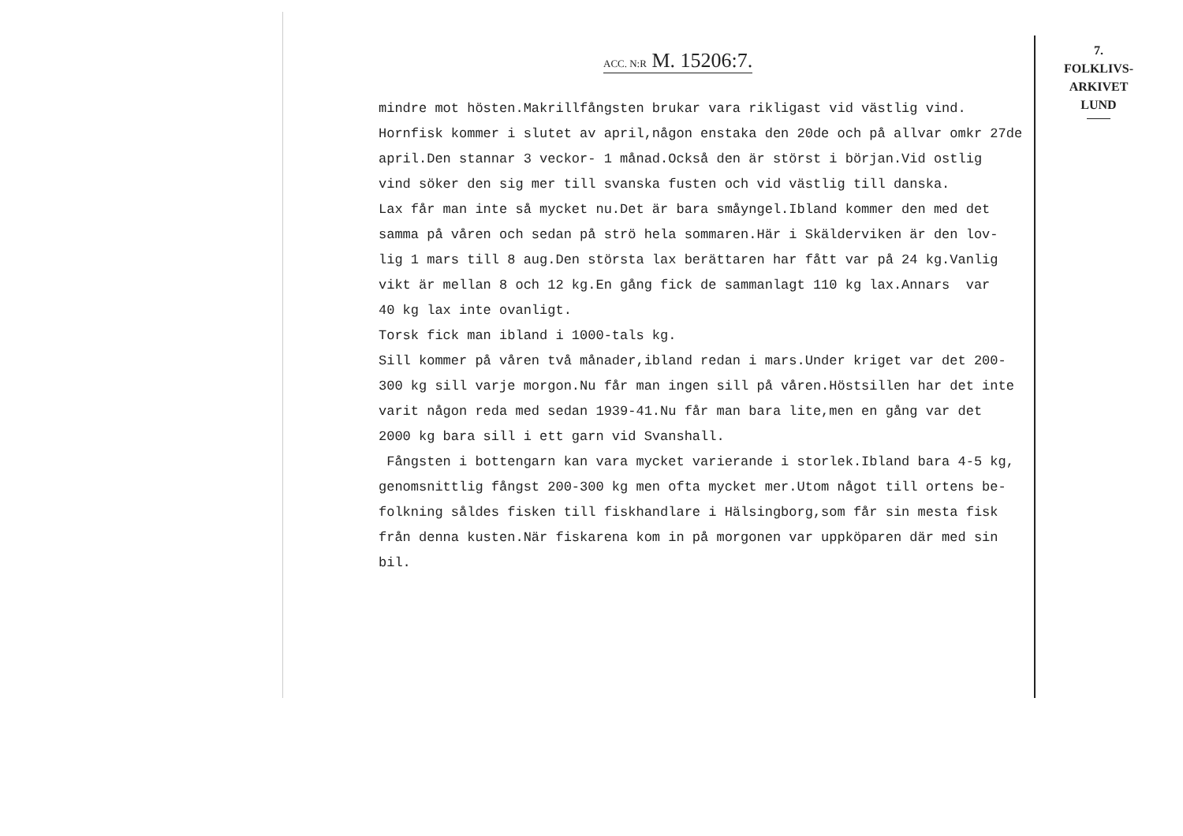ACC. N:R M. 15206:7.
7.
FOLKLIVS-
ARKIVET
LUND
mindre mot hösten.Makrillfångsten brukar vara rikligast vid västlig vind. Hornfisk kommer i slutet av april,någon enstaka den 20de och på allvar omkr 27de april.Den stannar 3 veckor- 1 månad.Också den är störst i början.Vid ostlig vind söker den sig mer till svanska fusten och vid västlig till danska. Lax får man inte så mycket nu.Det är bara småyngel.Ibland kommer den med det samma på våren och sedan på strö hela sommaren.Här i Skälderviken är den lov- lig 1 mars till 8 aug.Den största lax berättaren har fått var på 24 kg.Vanlig vikt är mellan 8 och 12 kg.En gång fick de sammanlagt 110 kg lax.Annars var 40 kg lax inte ovanligt. Torsk fick man ibland i 1000-tals kg. Sill kommer på våren två månader,ibland redan i mars.Under kriget var det 200- 300 kg sill varje morgon.Nu får man ingen sill på våren.Höstsillen har det inte varit någon reda med sedan 1939-41.Nu får man bara lite,men en gång var det 2000 kg bara sill i ett garn vid Svanshall. Fångsten i bottengarn kan vara mycket varierande i storlek.Ibland bara 4-5 kg, genomsnittlig fångst 200-300 kg men ofta mycket mer.Utom något till ortens be- folkning såldes fisken till fiskhandlare i Hälsingborg,som får sin mesta fisk från denna kusten.När fiskarena kom in på morgonen var uppköparen där med sin bil.